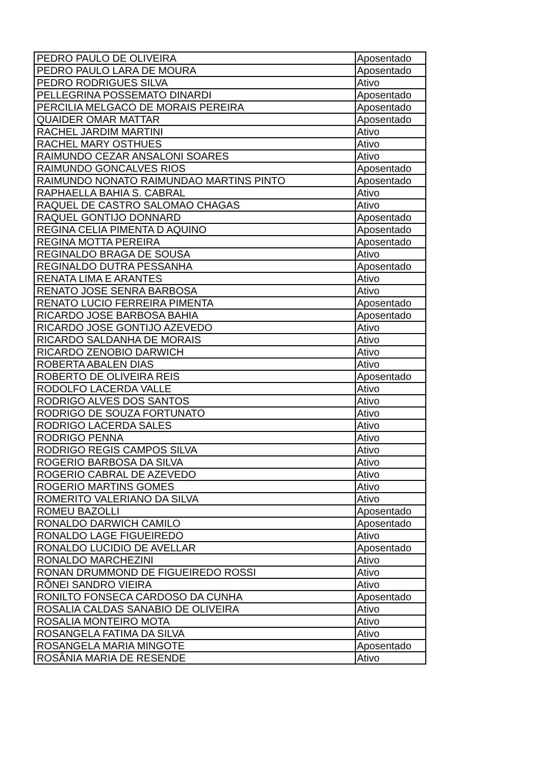| PEDRO PAULO DE OLIVEIRA | Aposentado |
| PEDRO PAULO LARA DE MOURA | Aposentado |
| PEDRO RODRIGUES SILVA | Ativo |
| PELLEGRINA POSSEMATO DINARDI | Aposentado |
| PERCILIA MELGACO DE MORAIS PEREIRA | Aposentado |
| QUAIDER OMAR MATTAR | Aposentado |
| RACHEL JARDIM MARTINI | Ativo |
| RACHEL MARY OSTHUES | Ativo |
| RAIMUNDO CEZAR ANSALONI SOARES | Ativo |
| RAIMUNDO GONCALVES RIOS | Aposentado |
| RAIMUNDO NONATO RAIMUNDAO MARTINS PINTO | Aposentado |
| RAPHAELLA BAHIA S. CABRAL | Ativo |
| RAQUEL DE CASTRO SALOMAO CHAGAS | Ativo |
| RAQUEL GONTIJO DONNARD | Aposentado |
| REGINA CELIA PIMENTA D AQUINO | Aposentado |
| REGINA MOTTA PEREIRA | Aposentado |
| REGINALDO BRAGA DE SOUSA | Ativo |
| REGINALDO DUTRA PESSANHA | Aposentado |
| RENATA LIMA E ARANTES | Ativo |
| RENATO JOSE SENRA BARBOSA | Ativo |
| RENATO LUCIO FERREIRA PIMENTA | Aposentado |
| RICARDO JOSE BARBOSA BAHIA | Aposentado |
| RICARDO JOSE GONTIJO AZEVEDO | Ativo |
| RICARDO SALDANHA DE MORAIS | Ativo |
| RICARDO ZENOBIO DARWICH | Ativo |
| ROBERTA ABALEN DIAS | Ativo |
| ROBERTO DE OLIVEIRA REIS | Aposentado |
| RODOLFO LACERDA VALLE | Ativo |
| RODRIGO ALVES DOS SANTOS | Ativo |
| RODRIGO DE SOUZA FORTUNATO | Ativo |
| RODRIGO LACERDA SALES | Ativo |
| RODRIGO PENNA | Ativo |
| RODRIGO REGIS CAMPOS SILVA | Ativo |
| ROGERIO BARBOSA DA SILVA | Ativo |
| ROGERIO CABRAL DE AZEVEDO | Ativo |
| ROGERIO MARTINS GOMES | Ativo |
| ROMERITO VALERIANO DA SILVA | Ativo |
| ROMEU BAZOLLI | Aposentado |
| RONALDO DARWICH CAMILO | Aposentado |
| RONALDO LAGE FIGUEIREDO | Ativo |
| RONALDO LUCIDIO DE AVELLAR | Aposentado |
| RONALDO MARCHEZINI | Ativo |
| RONAN DRUMMOND DE FIGUEIREDO ROSSI | Ativo |
| RÔNEI SANDRO VIEIRA | Ativo |
| RONILTO FONSECA CARDOSO DA CUNHA | Aposentado |
| ROSALIA CALDAS SANABIO DE OLIVEIRA | Ativo |
| ROSALIA MONTEIRO MOTA | Ativo |
| ROSANGELA FATIMA DA SILVA | Ativo |
| ROSANGELA MARIA MINGOTE | Aposentado |
| ROSÂNIA MARIA DE RESENDE | Ativo |